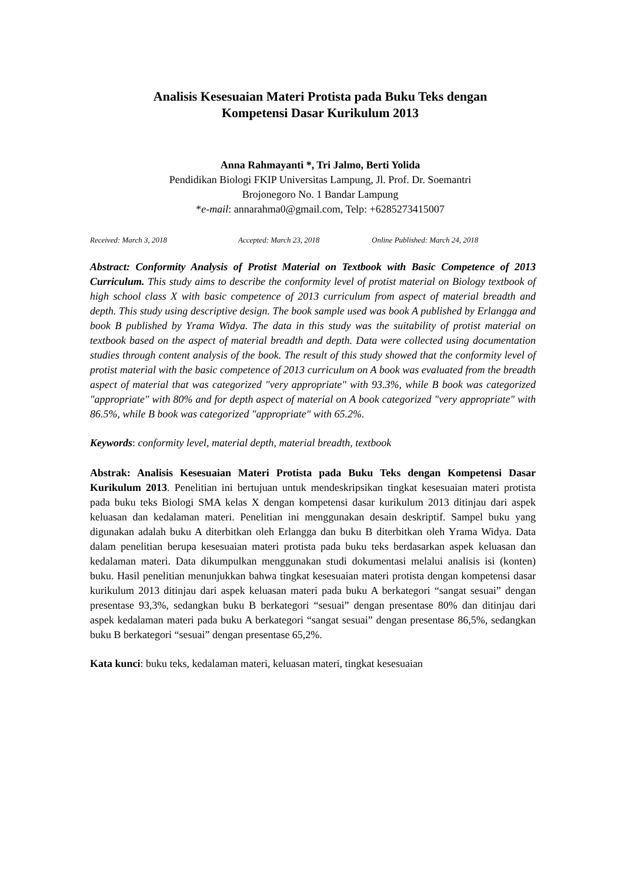Analisis Kesesuaian Materi Protista pada Buku Teks dengan
Kompetensi Dasar Kurikulum 2013
Anna Rahmayanti *, Tri Jalmo, Berti Yolida
Pendidikan Biologi FKIP Universitas Lampung, Jl. Prof. Dr. Soemantri
Brojonegoro No. 1 Bandar Lampung
*e-mail: annarahma0@gmail.com, Telp: +6285273415007
Received: March 3, 2018 Accepted: March 23, 2018 Online Published: March 24, 2018
Abstract: Conformity Analysis of Protist Material on Textbook with Basic Competence of 2013 Curriculum. This study aims to describe the conformity level of protist material on Biology textbook of high school class X with basic competence of 2013 curriculum from aspect of material breadth and depth. This study using descriptive design. The book sample used was book A published by Erlangga and book B published by Yrama Widya. The data in this study was the suitability of protist material on textbook based on the aspect of material breadth and depth. Data were collected using documentation studies through content analysis of the book. The result of this study showed that the conformity level of protist material with the basic competence of 2013 curriculum on A book was evaluated from the breadth aspect of material that was categorized "very appropriate" with 93.3%, while B book was categorized "appropriate" with 80% and for depth aspect of material on A book categorized "very appropriate" with 86.5%, while B book was categorized "appropriate" with 65.2%.
Keywords: conformity level, material depth, material breadth, textbook
Abstrak: Analisis Kesesuaian Materi Protista pada Buku Teks dengan Kompetensi Dasar Kurikulum 2013. Penelitian ini bertujuan untuk mendeskripsikan tingkat kesesuaian materi protista pada buku teks Biologi SMA kelas X dengan kompetensi dasar kurikulum 2013 ditinjau dari aspek keluasan dan kedalaman materi. Penelitian ini menggunakan desain deskriptif. Sampel buku yang digunakan adalah buku A diterbitkan oleh Erlangga dan buku B diterbitkan oleh Yrama Widya. Data dalam penelitian berupa kesesuaian materi protista pada buku teks berdasarkan aspek keluasan dan kedalaman materi. Data dikumpulkan menggunakan studi dokumentasi melalui analisis isi (konten) buku. Hasil penelitian menunjukkan bahwa tingkat kesesuaian materi protista dengan kompetensi dasar kurikulum 2013 ditinjau dari aspek keluasan materi pada buku A berkategori “sangat sesuai” dengan presentase 93,3%, sedangkan buku B berkategori “sesuai” dengan presentase 80% dan ditinjau dari aspek kedalaman materi pada buku A berkategori “sangat sesuai” dengan presentase 86,5%, sedangkan buku B berkategori “sesuai” dengan presentase 65,2%.
Kata kunci: buku teks, kedalaman materi, keluasan materi, tingkat kesesuaian